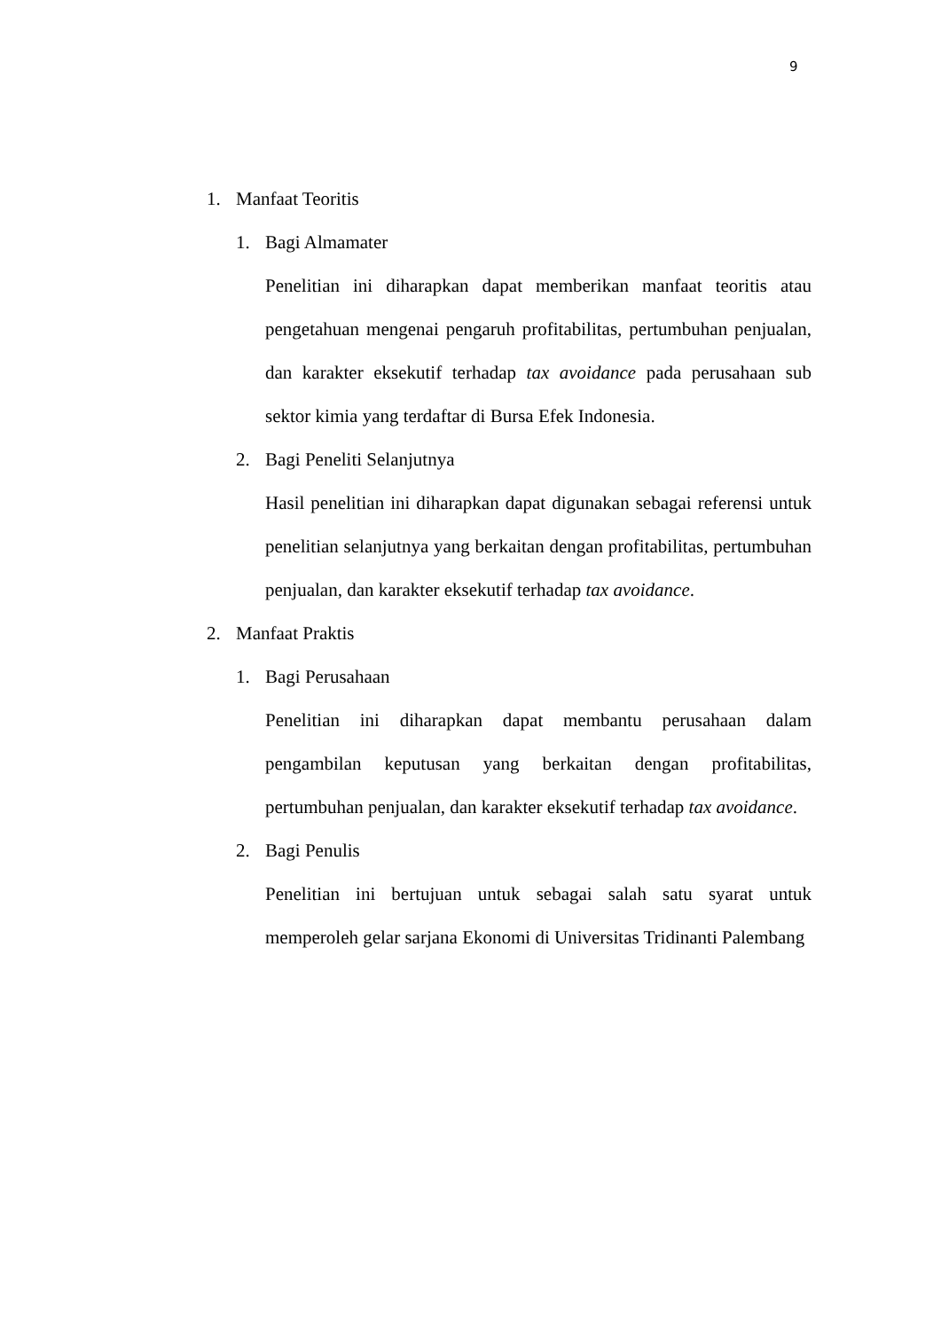9
1. Manfaat Teoritis
1. Bagi Almamater
Penelitian ini diharapkan dapat memberikan manfaat teoritis atau pengetahuan mengenai pengaruh profitabilitas, pertumbuhan penjualan, dan karakter eksekutif terhadap tax avoidance pada perusahaan sub sektor kimia yang terdaftar di Bursa Efek Indonesia.
2. Bagi Peneliti Selanjutnya
Hasil penelitian ini diharapkan dapat digunakan sebagai referensi untuk penelitian selanjutnya yang berkaitan dengan profitabilitas, pertumbuhan penjualan, dan karakter eksekutif terhadap tax avoidance.
2. Manfaat Praktis
1. Bagi Perusahaan
Penelitian ini diharapkan dapat membantu perusahaan dalam pengambilan keputusan yang berkaitan dengan profitabilitas, pertumbuhan penjualan, dan karakter eksekutif terhadap tax avoidance.
2. Bagi Penulis
Penelitian ini bertujuan untuk sebagai salah satu syarat untuk memperoleh gelar sarjana Ekonomi di Universitas Tridinanti Palembang